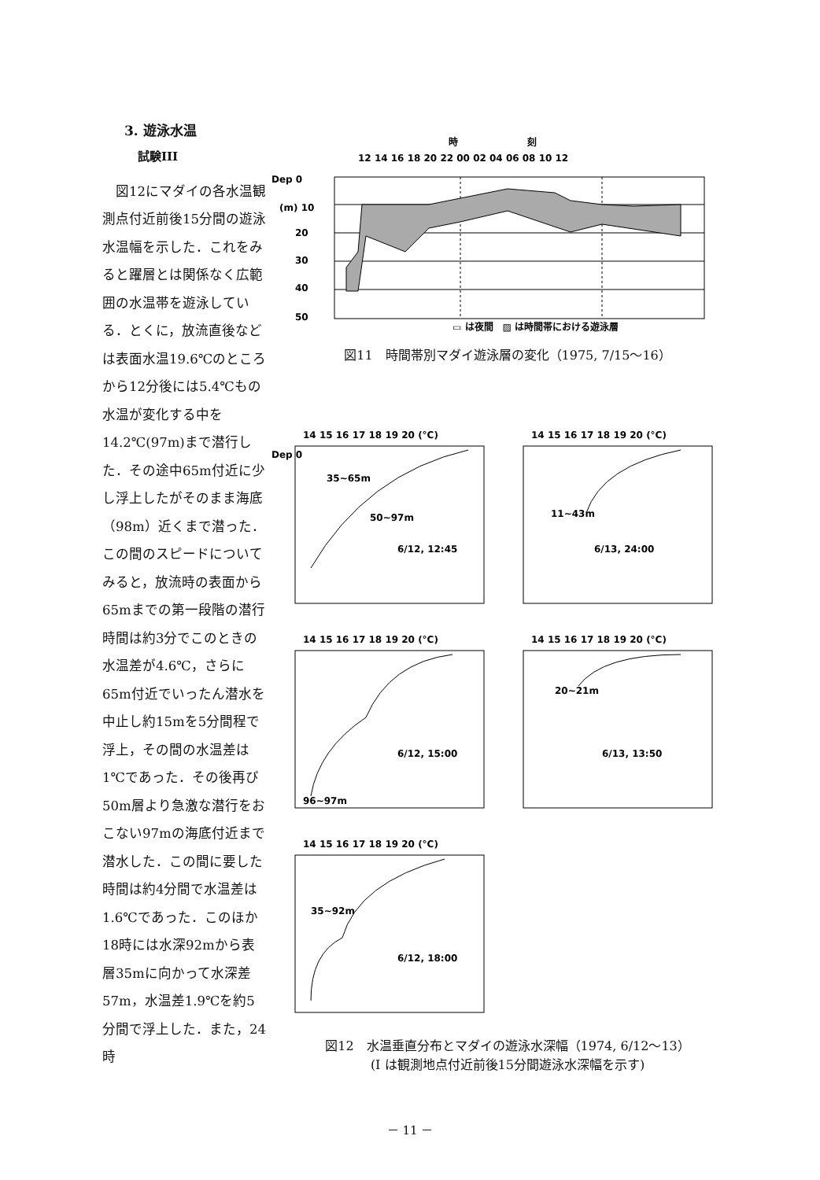3. 遊泳水温
試験III
　図12にマダイの各水温観測点付近前後15分間の遊泳水温幅を示した．これをみると躍層とは関係なく広範囲の水温帯を遊泳している．とくに，放流直後などは表面水温19.6℃のところから12分後には5.4℃もの水温が変化する中を14.2℃(97m)まで潜行した．その途中65m付近に少し浮上したがそのまま海底（98m）近くまで潜った．この間のスピードについてみると，放流時の表面から65mまでの第一段階の潜行時間は約3分でこのときの水温差が4.6℃，さらに65m付近でいったん潜水を中止し約15mを5分間程で浮上，その間の水温差は1℃であった．その後再び50m層より急激な潜行をおこない97mの海底付近まで潜水した．この間に要した時間は約4分間で水温差は1.6℃であった．このほか18時には水深92mから表層35mに向かって水深差57m，水温差1.9℃を約5分間で浮上した．また，24時
時
刻
12 14 16 18 20 22 00 02 04 06 08 10 12
Dep 0
(m) 10
20
30
40
50
▭ は夜間　▨ は時間帯における遊泳層
図11　時間帯別マダイ遊泳層の変化（1975, 7/15～16）
14 15 16 17 18 19 20 (°C)
Dep 0
35~65m
50~97m
6/12, 12:45
14 15 16 17 18 19 20 (°C)
11~43m
6/13, 24:00
14 15 16 17 18 19 20 (°C)
96~97m
6/12, 15:00
14 15 16 17 18 19 20 (°C)
20~21m
6/13, 13:50
14 15 16 17 18 19 20 (°C)
35~92m
6/12, 18:00
図12　水温垂直分布とマダイの遊泳水深幅（1974, 6/12～13）
(I は観測地点付近前後15分間遊泳水深幅を示す)
－ 11 －